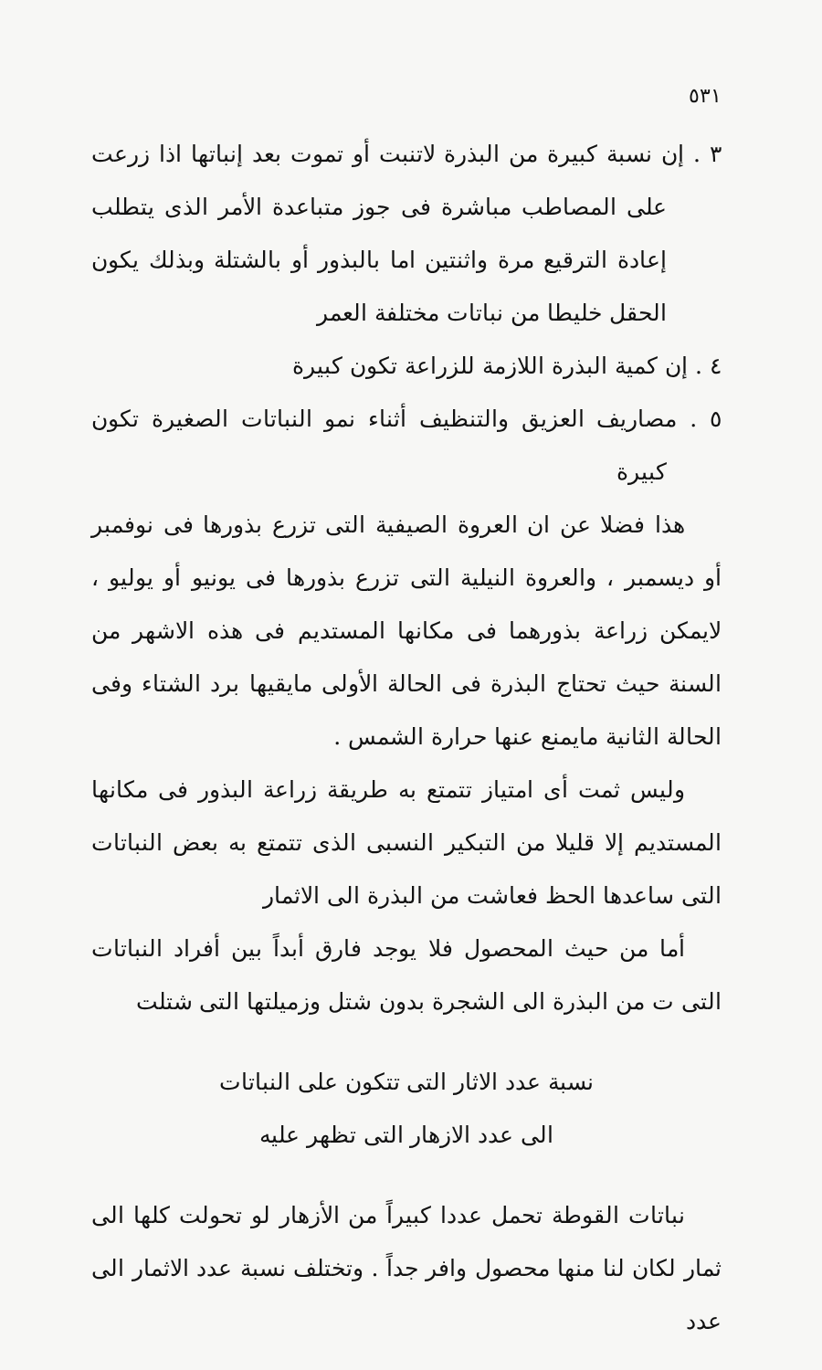٥٣١
٣ . إن نسبة كبيرة من البذرة لاتنبت أو تموت بعد إنباتها اذا زرعت على المصاطب مباشرة فى جوز متباعدة الأمر الذى يتطلب إعادة الترقيع مرة واثنتين اما بالبذور أو بالشتلة وبذلك يكون الحقل خليطا من نباتات مختلفة العمر
٤ . إن كمية البذرة اللازمة للزراعة تكون كبيرة
٥ . مصاريف العزيق والتنظيف أثناء نمو النباتات الصغيرة تكون كبيرة
هذا فضلا عن ان العروة الصيفية التى تزرع بذورها فى نوفمبر أو ديسمبر ، والعروة النيلية التى تزرع بذورها فى يونيو أو يوليو ، لايمكن زراعة بذورهما فى مكانها المستديم فى هذه الاشهر من السنة حيث تحتاج البذرة فى الحالة الأولى مايقيها برد الشتاء وفى الحالة الثانية مايمنع عنها حرارة الشمس .
وليس ثمت أى امتياز تتمتع به طريقة زراعة البذور فى مكانها المستديم إلا قليلا من التبكير النسبى الذى تتمتع به بعض النباتات التى ساعدها الحظ فعاشت من البذرة الى الاثمار
أما من حيث المحصول فلا يوجد فارق أبداً بين أفراد النباتات التى ت من البذرة الى الشجرة بدون شتل وزميلتها التى شتلت
نسبة عدد الاثار التى تتكون على النباتات
الى عدد الازهار التى تظهر عليه
نباتات القوطة تحمل عددا كبيراً من الأزهار لو تحولت كلها الى ثمار لكان لنا منها محصول وافر جداً . وتختلف نسبة عدد الاثمار الى عدد